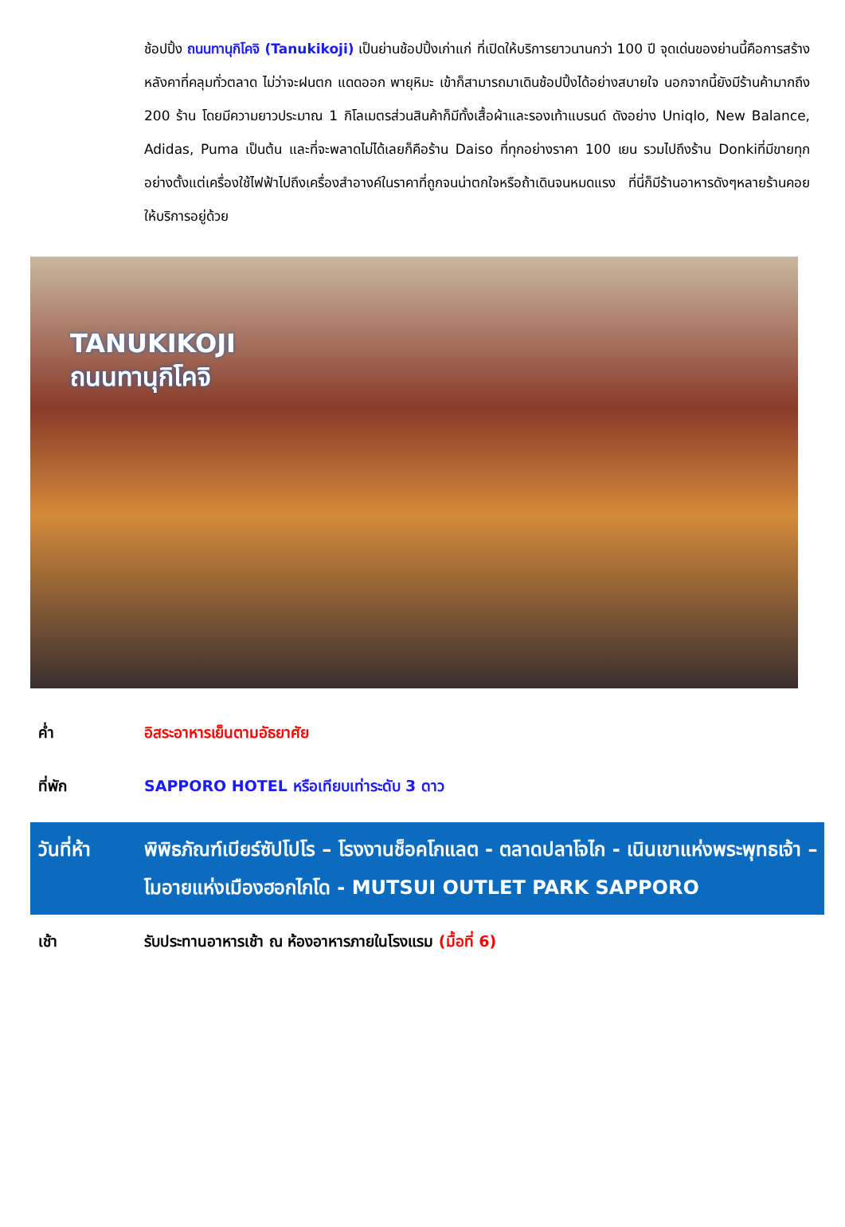ช้อปปิ้ง ถนนทานุกิโคจิ (Tanukikoji) เป็นย่านช้อปปิ้งเก่าแก่ ที่เปิดให้บริการยาวนานกว่า 100 ปี จุดเด่นของย่านนี้คือการสร้างหลังคาที่คลุมทั่วตลาด ไม่ว่าจะฝนตก แดดออก พายุหิมะ เข้าก็สามารถมาเดินช้อปปิ้งได้อย่างสบายใจ นอกจากนี้ยังมีร้านค้ามากถึง 200 ร้าน โดยมีความยาวประมาณ 1 กิโลเมตรส่วนสินค้าก็มีทั้งเสื้อผ้าและรองเท้าแบรนด์ ดังอย่าง Uniqlo, New Balance, Adidas, Puma เป็นต้น และที่จะพลาดไม่ได้เลยก็คือร้าน Daiso ที่ทุกอย่างราคา 100 เยน รวมไปถึงร้าน Donkiที่มีขายทุกอย่างตั้งแต่เครื่องใช้ไฟฟ้าไปถึงเครื่องสำอางค์ในราคาที่ถูกจนน่าตกใจหรือถ้าเดินจนหมดแรง ที่นี่ก็มีร้านอาหารดังๆหลายร้านคอยให้บริการอยู่ด้วย
TANUKIKOJI
ถนนทานุกิโคจิ
ค่ำ อิสระอาหารเย็นตามอัธยาศัย
ที่พัก SAPPORO HOTEL หรือเทียบเท่าระดับ 3 ดาว
วันที่ห้า พิพิธภัณฑ์เบียร์ซัปโปโร – โรงงานช็อคโกแลต - ตลาดปลาโจไก - เนินเขาแห่งพระพุทธเจ้า – โมอายแห่งเมืองฮอกไกโด - MUTSUI OUTLET PARK SAPPORO
เช้า รับประทานอาหารเช้า ณ ห้องอาหารภายในโรงแรม (มื้อที่ 6)